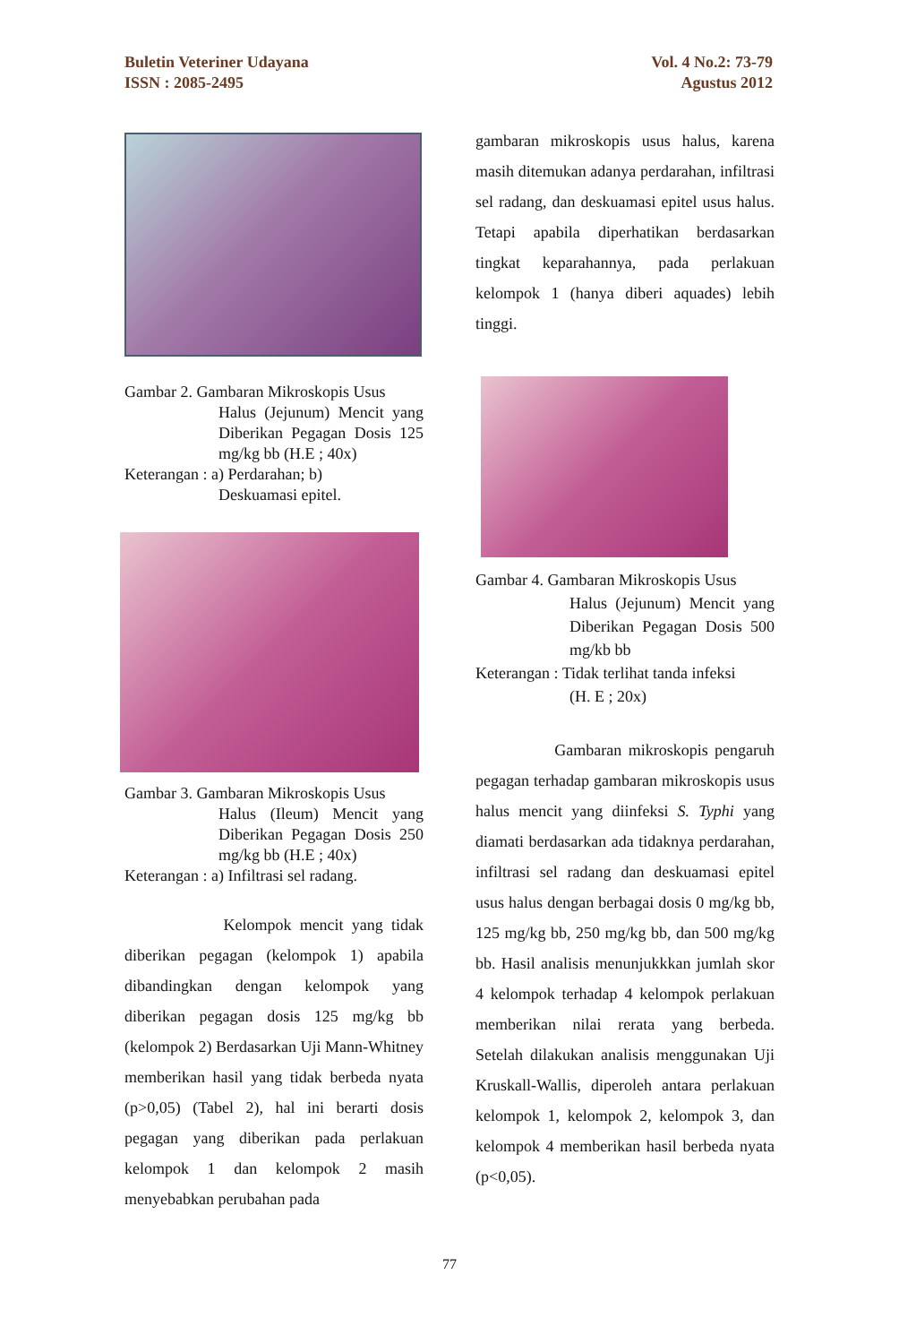Buletin Veteriner Udayana
ISSN : 2085-2495
Vol. 4 No.2: 73-79
Agustus 2012
Gambar 2. Gambaran Mikroskopis Usus
Halus (Jejunum) Mencit yang Diberikan Pegagan Dosis 125 mg/kg bb (H.E ; 40x)
Keterangan : a) Perdarahan; b)
Deskuamasi epitel.
Gambar 3. Gambaran Mikroskopis Usus
Halus (Ileum) Mencit yang Diberikan Pegagan Dosis 250 mg/kg bb (H.E ; 40x)
Keterangan : a) Infiltrasi sel radang.
Kelompok mencit yang tidak diberikan pegagan (kelompok 1) apabila dibandingkan dengan kelompok yang diberikan pegagan dosis 125 mg/kg bb (kelompok 2) Berdasarkan Uji Mann-Whitney memberikan hasil yang tidak berbeda nyata (p>0,05) (Tabel 2), hal ini berarti dosis pegagan yang diberikan pada perlakuan kelompok 1 dan kelompok 2 masih menyebabkan perubahan pada
gambaran mikroskopis usus halus, karena masih ditemukan adanya perdarahan, infiltrasi sel radang, dan deskuamasi epitel usus halus. Tetapi apabila diperhatikan berdasarkan tingkat keparahannya, pada perlakuan kelompok 1 (hanya diberi aquades) lebih tinggi.
Gambar 4. Gambaran Mikroskopis Usus
Halus (Jejunum) Mencit yang Diberikan Pegagan Dosis 500 mg/kb bb
Keterangan : Tidak terlihat tanda infeksi
(H. E ; 20x)
Gambaran mikroskopis pengaruh pegagan terhadap gambaran mikroskopis usus halus mencit yang diinfeksi S. Typhi yang diamati berdasarkan ada tidaknya perdarahan, infiltrasi sel radang dan deskuamasi epitel usus halus dengan berbagai dosis 0 mg/kg bb, 125 mg/kg bb, 250 mg/kg bb, dan 500 mg/kg bb. Hasil analisis menunjukkkan jumlah skor 4 kelompok terhadap 4 kelompok perlakuan memberikan nilai rerata yang berbeda. Setelah dilakukan analisis menggunakan Uji Kruskall-Wallis, diperoleh antara perlakuan kelompok 1, kelompok 2, kelompok 3, dan kelompok 4 memberikan hasil berbeda nyata (p<0,05).
77